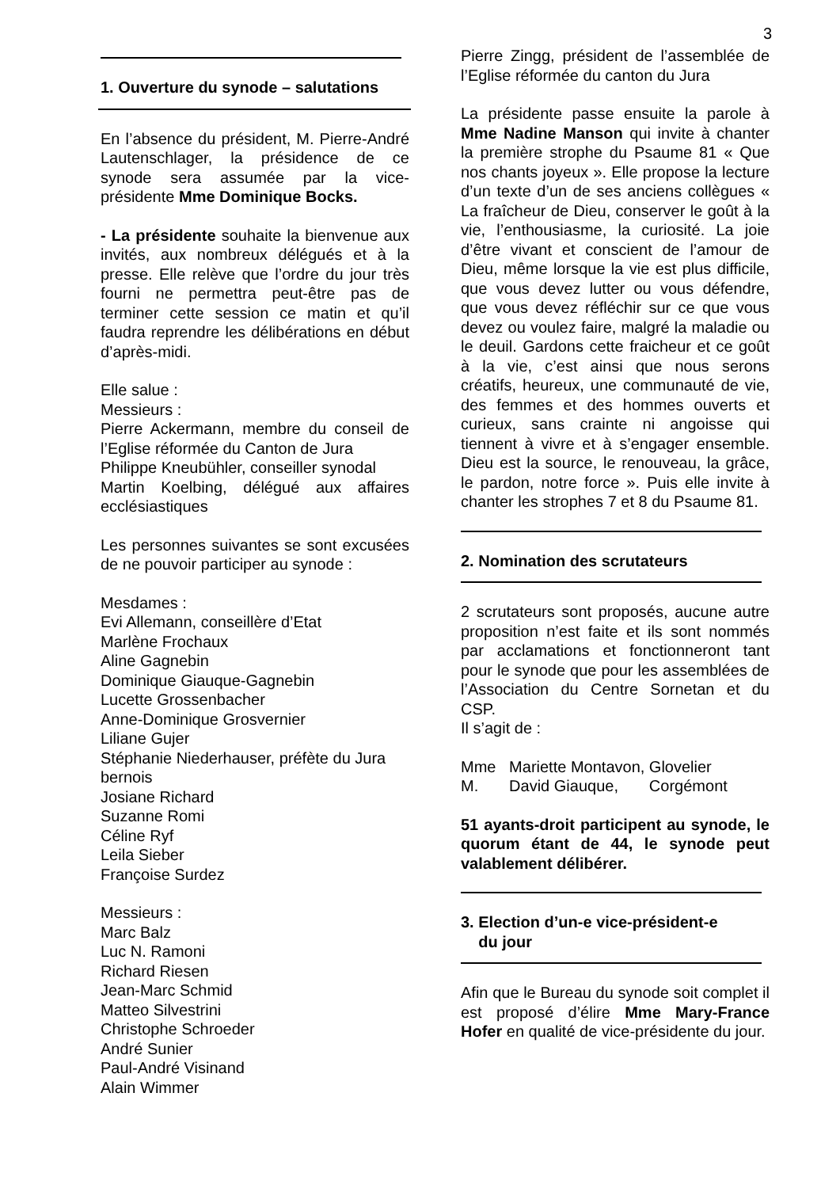3
1. Ouverture du synode – salutations
En l’absence du président, M. Pierre-André Lautenschlager, la présidence de ce synode sera assumée par la vice-présidente Mme Dominique Bocks.
- La présidente souhaite la bienvenue aux invités, aux nombreux délégués et à la presse. Elle relève que l’ordre du jour très fourni ne permettra peut-être pas de terminer cette session ce matin et qu’il faudra reprendre les délibérations en début d’après-midi.
Elle salue :
Messieurs :
Pierre Ackermann, membre du conseil de l’Eglise réformée du Canton de Jura
Philippe Kneubühler, conseiller synodal
Martin Koelbing, délégué aux affaires ecclésiastiques
Les personnes suivantes se sont excusées de ne pouvoir participer au synode :
Mesdames :
Evi Allemann, conseillère d’Etat
Marlène Frochaux
Aline Gagnebin
Dominique Giauque-Gagnebin
Lucette Grossenbacher
Anne-Dominique Grosvernier
Liliane Gujer
Stéphanie Niederhauser, préfète du Jura bernois
Josiane Richard
Suzanne Romi
Céline Ryf
Leila Sieber
Françoise Surdez
Messieurs :
Marc Balz
Luc N. Ramoni
Richard Riesen
Jean-Marc Schmid
Matteo Silvestrini
Christophe Schroeder
André Sunier
Paul-André Visinand
Alain Wimmer
Pierre Zingg, président de l’assemblée de l’Eglise réformée du canton du Jura
La présidente passe ensuite la parole à Mme Nadine Manson qui invite à chanter la première strophe du Psaume 81 « Que nos chants joyeux ». Elle propose la lecture d’un texte d’un de ses anciens collègues « La fraîcheur de Dieu, conserver le goût à la vie, l’enthousiasme, la curiosité. La joie d’être vivant et conscient de l’amour de Dieu, même lorsque la vie est plus difficile, que vous devez lutter ou vous défendre, que vous devez réfléchir sur ce que vous devez ou voulez faire, malgré la maladie ou le deuil. Gardons cette fraicheur et ce goût à la vie, c’est ainsi que nous serons créatifs, heureux, une communauté de vie, des femmes et des hommes ouverts et curieux, sans crainte ni angoisse qui tiennent à vivre et à s’engager ensemble. Dieu est la source, le renouveau, la grâce, le pardon, notre force ». Puis elle invite à chanter les strophes 7 et 8 du Psaume 81.
2. Nomination des scrutateurs
2 scrutateurs sont proposés, aucune autre proposition n’est faite et ils sont nommés par acclamations et fonctionneront tant pour le synode que pour les assemblées de l’Association du Centre Sornetan et du CSP.
Il s’agit de :
Mme Mariette Montavon, Glovelier
M. David Giauque, Corgémont
51 ayants-droit participent au synode, le quorum étant de 44, le synode peut valablement délibérer.
3. Election d’un-e vice-président-e
du jour
Afin que le Bureau du synode soit complet il est proposé d’élire Mme Mary-France Hofer en qualité de vice-présidente du jour.